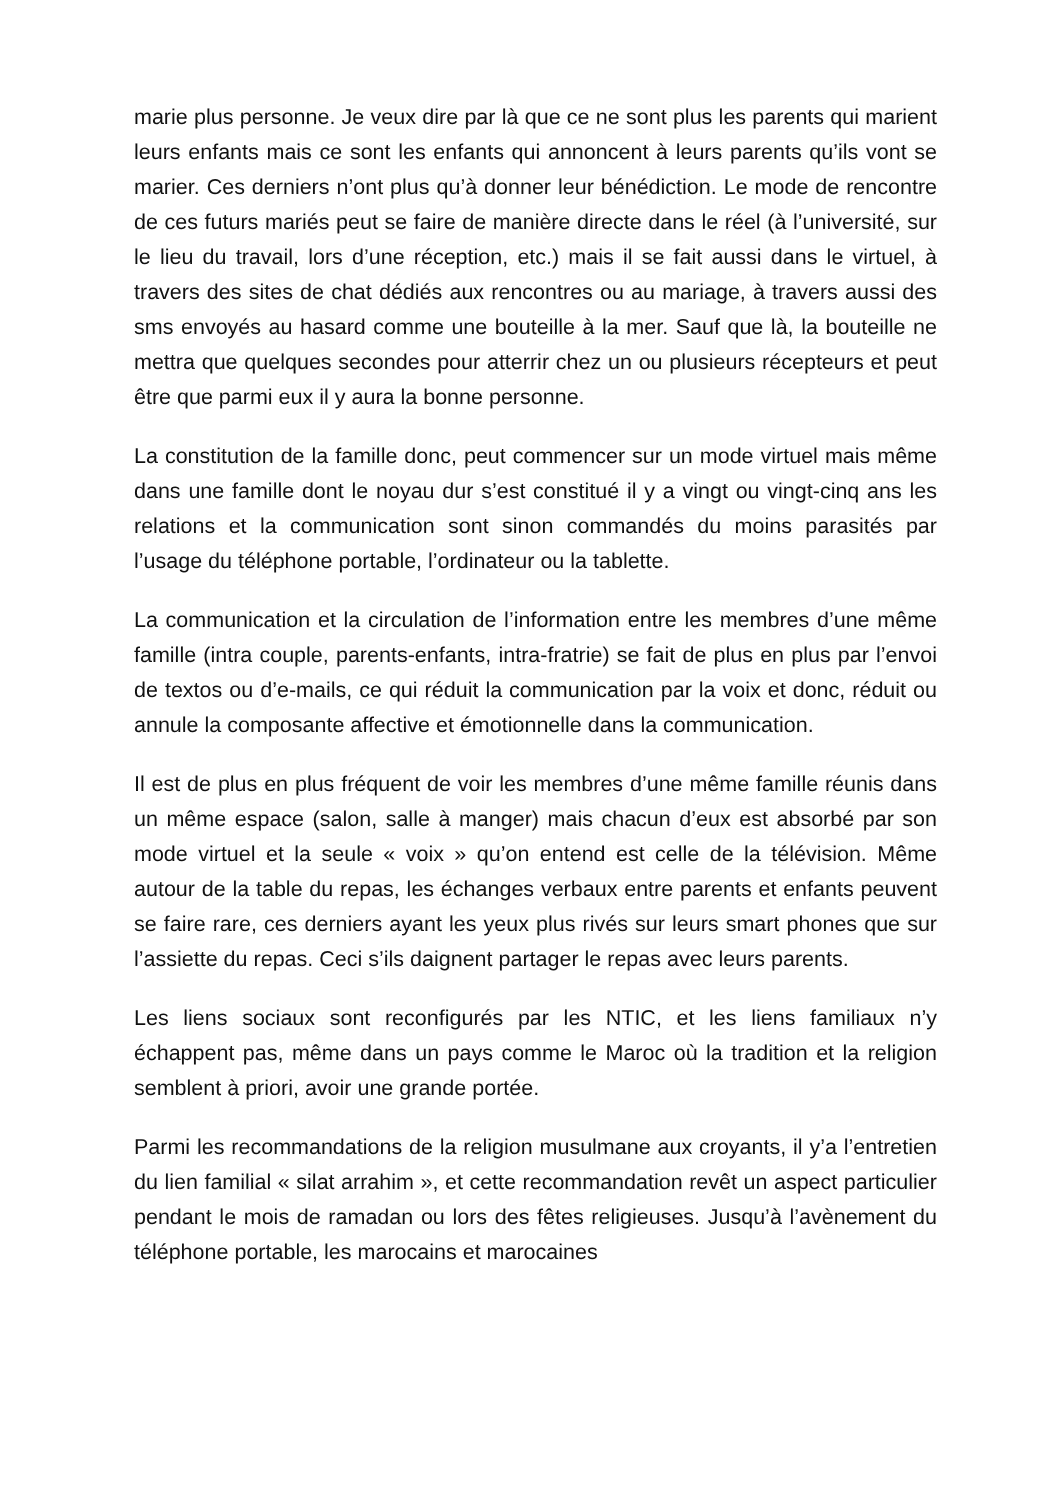marie plus personne. Je veux dire par là que ce ne sont plus les parents qui marient leurs enfants mais ce sont les enfants qui annoncent à leurs parents qu’ils vont se marier. Ces derniers n’ont plus qu’à donner leur bénédiction. Le mode de rencontre de ces futurs mariés peut se faire de manière directe dans le réel (à l’université, sur le lieu du travail, lors d’une réception, etc.) mais il se fait aussi dans le virtuel, à travers des sites de chat dédiés aux rencontres ou au mariage, à travers aussi des sms envoyés au hasard comme une bouteille à la mer. Sauf que là, la bouteille ne mettra que quelques secondes pour atterrir chez un ou plusieurs récepteurs et peut être que parmi eux il y aura la bonne personne.
La constitution de la famille donc, peut commencer sur un mode virtuel mais même dans une famille dont le noyau dur s’est constitué il y a vingt ou vingt-cinq ans les relations et la communication sont sinon commandés du moins parasités par l’usage du téléphone portable, l’ordinateur ou la tablette.
La communication et la circulation de l’information entre les membres d’une même famille (intra couple, parents-enfants, intra-fratrie) se fait de plus en plus par l’envoi de textos ou d’e-mails, ce qui réduit la communication par la voix et donc, réduit ou annule la composante affective et émotionnelle dans la communication.
Il est de plus en plus fréquent de voir les membres d’une même famille réunis dans un même espace (salon, salle à manger) mais chacun d’eux est absorbé par son mode virtuel et la seule « voix » qu’on entend est celle de la télévision. Même autour de la table du repas, les échanges verbaux entre parents et enfants peuvent se faire rare, ces derniers ayant les yeux plus rivés sur leurs smart phones que sur l’assiette du repas. Ceci s’ils daignent partager le repas avec leurs parents.
Les liens sociaux sont reconfigurés par les NTIC, et les liens familiaux n’y échappent pas, même dans un pays comme le Maroc où la tradition et la religion semblent à priori, avoir une grande portée.
Parmi les recommandations de la religion musulmane aux croyants, il y’a l’entretien du lien familial « silat arrahim », et cette recommandation revêt un aspect particulier pendant le mois de ramadan ou lors des fêtes religieuses. Jusqu’à l’avènement du téléphone portable, les marocains et marocaines